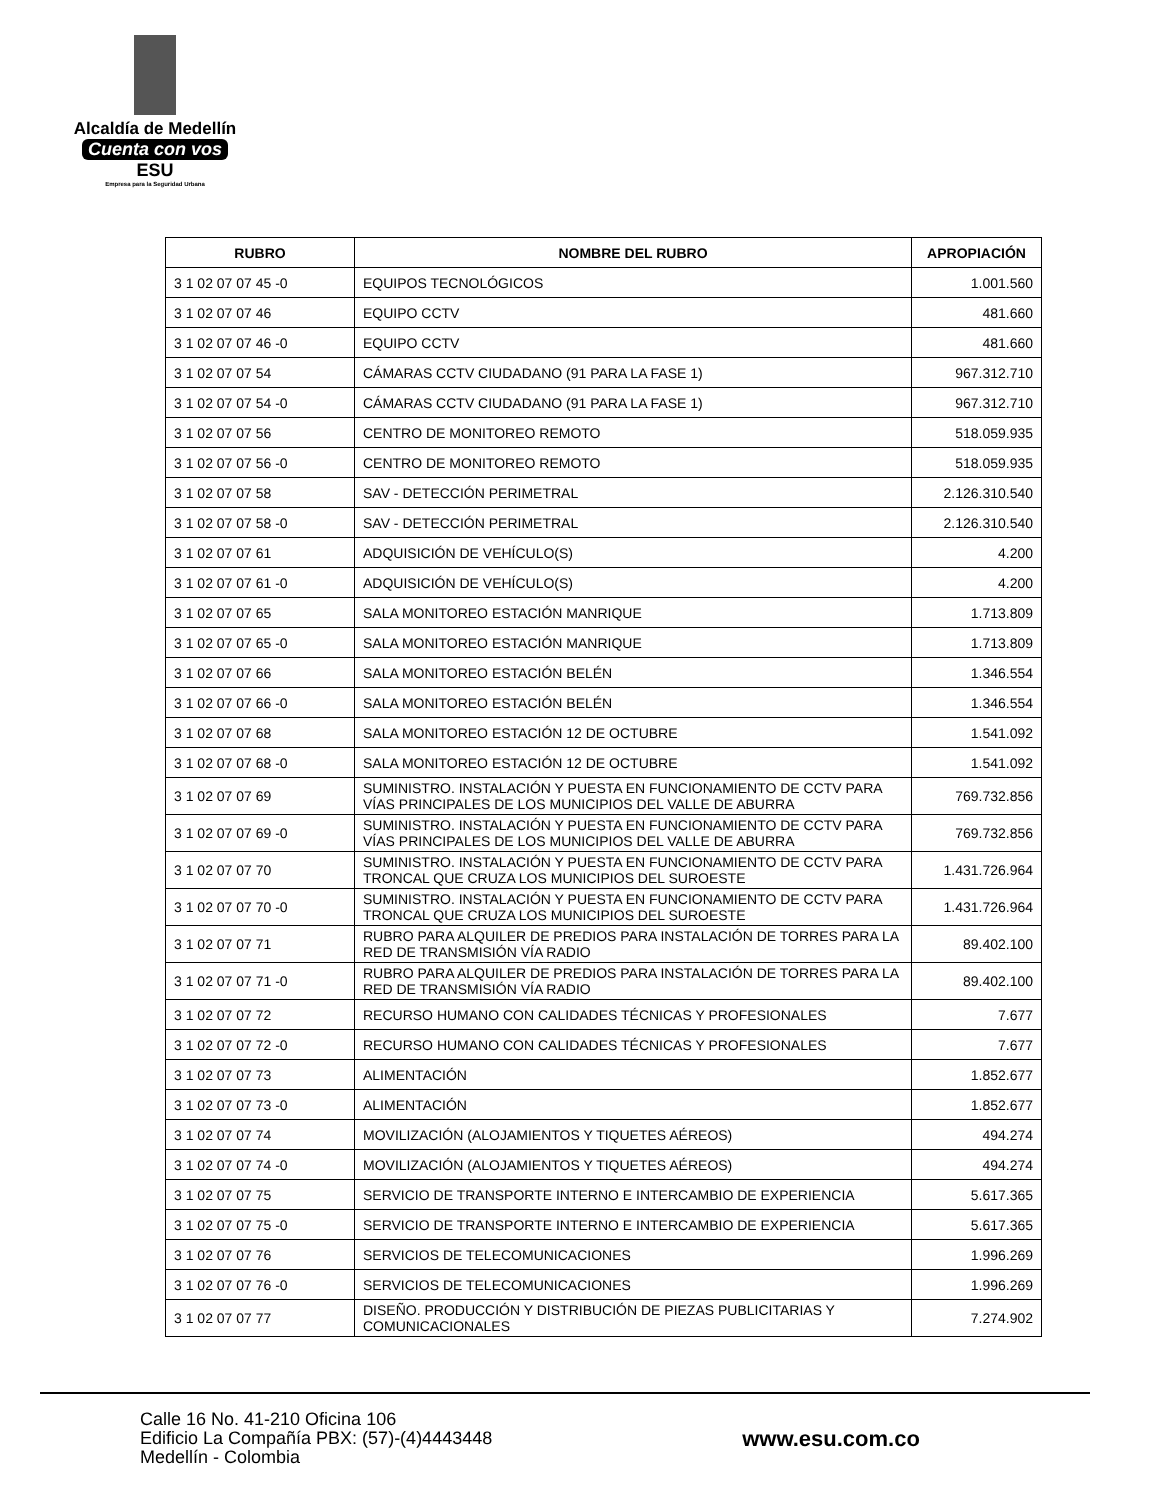Alcaldía de Medellín
Cuenta con vos
ESU
Empresa para la Seguridad Urbana
| RUBRO | NOMBRE DEL RUBRO | APROPIACIÓN |
| --- | --- | --- |
| 3 1 02 07 07 45 -0 | EQUIPOS TECNOLÓGICOS | 1.001.560 |
| 3 1 02 07 07 46 | EQUIPO CCTV | 481.660 |
| 3 1 02 07 07 46 -0 | EQUIPO CCTV | 481.660 |
| 3 1 02 07 07 54 | CÁMARAS CCTV CIUDADANO (91 PARA LA FASE 1) | 967.312.710 |
| 3 1 02 07 07 54 -0 | CÁMARAS CCTV CIUDADANO (91 PARA LA FASE 1) | 967.312.710 |
| 3 1 02 07 07 56 | CENTRO DE MONITOREO REMOTO | 518.059.935 |
| 3 1 02 07 07 56 -0 | CENTRO DE MONITOREO REMOTO | 518.059.935 |
| 3 1 02 07 07 58 | SAV - DETECCIÓN PERIMETRAL | 2.126.310.540 |
| 3 1 02 07 07 58 -0 | SAV - DETECCIÓN PERIMETRAL | 2.126.310.540 |
| 3 1 02 07 07 61 | ADQUISICIÓN DE VEHÍCULO(S) | 4.200 |
| 3 1 02 07 07 61 -0 | ADQUISICIÓN DE VEHÍCULO(S) | 4.200 |
| 3 1 02 07 07 65 | SALA MONITOREO ESTACIÓN MANRIQUE | 1.713.809 |
| 3 1 02 07 07 65 -0 | SALA MONITOREO ESTACIÓN MANRIQUE | 1.713.809 |
| 3 1 02 07 07 66 | SALA MONITOREO ESTACIÓN BELÉN | 1.346.554 |
| 3 1 02 07 07 66 -0 | SALA MONITOREO ESTACIÓN BELÉN | 1.346.554 |
| 3 1 02 07 07 68 | SALA MONITOREO ESTACIÓN 12 DE OCTUBRE | 1.541.092 |
| 3 1 02 07 07 68 -0 | SALA MONITOREO ESTACIÓN 12 DE OCTUBRE | 1.541.092 |
| 3 1 02 07 07 69 | SUMINISTRO. INSTALACIÓN Y PUESTA EN FUNCIONAMIENTO DE CCTV PARA VÍAS PRINCIPALES DE LOS MUNICIPIOS DEL VALLE DE ABURRA | 769.732.856 |
| 3 1 02 07 07 69 -0 | SUMINISTRO. INSTALACIÓN Y PUESTA EN FUNCIONAMIENTO DE CCTV PARA VÍAS PRINCIPALES DE LOS MUNICIPIOS DEL VALLE DE ABURRA | 769.732.856 |
| 3 1 02 07 07 70 | SUMINISTRO. INSTALACIÓN Y PUESTA EN FUNCIONAMIENTO DE CCTV PARA TRONCAL QUE CRUZA LOS MUNICIPIOS DEL SUROESTE | 1.431.726.964 |
| 3 1 02 07 07 70 -0 | SUMINISTRO. INSTALACIÓN Y PUESTA EN FUNCIONAMIENTO DE CCTV PARA TRONCAL QUE CRUZA LOS MUNICIPIOS DEL SUROESTE | 1.431.726.964 |
| 3 1 02 07 07 71 | RUBRO PARA ALQUILER DE PREDIOS PARA INSTALACIÓN DE TORRES PARA LA RED DE TRANSMISIÓN VÍA RADIO | 89.402.100 |
| 3 1 02 07 07 71 -0 | RUBRO PARA ALQUILER DE PREDIOS PARA INSTALACIÓN DE TORRES PARA LA RED DE TRANSMISIÓN VÍA RADIO | 89.402.100 |
| 3 1 02 07 07 72 | RECURSO HUMANO CON CALIDADES TÉCNICAS Y PROFESIONALES | 7.677 |
| 3 1 02 07 07 72 -0 | RECURSO HUMANO CON CALIDADES TÉCNICAS Y PROFESIONALES | 7.677 |
| 3 1 02 07 07 73 | ALIMENTACIÓN | 1.852.677 |
| 3 1 02 07 07 73 -0 | ALIMENTACIÓN | 1.852.677 |
| 3 1 02 07 07 74 | MOVILIZACIÓN (ALOJAMIENTOS Y TIQUETES AÉREOS) | 494.274 |
| 3 1 02 07 07 74 -0 | MOVILIZACIÓN (ALOJAMIENTOS Y TIQUETES AÉREOS) | 494.274 |
| 3 1 02 07 07 75 | SERVICIO DE TRANSPORTE INTERNO E INTERCAMBIO DE EXPERIENCIA | 5.617.365 |
| 3 1 02 07 07 75 -0 | SERVICIO DE TRANSPORTE INTERNO E INTERCAMBIO DE EXPERIENCIA | 5.617.365 |
| 3 1 02 07 07 76 | SERVICIOS DE TELECOMUNICACIONES | 1.996.269 |
| 3 1 02 07 07 76 -0 | SERVICIOS DE TELECOMUNICACIONES | 1.996.269 |
| 3 1 02 07 07 77 | DISEÑO. PRODUCCIÓN Y DISTRIBUCIÓN DE PIEZAS PUBLICITARIAS Y COMUNICACIONALES | 7.274.902 |
Calle 16 No. 41-210 Oficina 106
Edificio La Compañía PBX: (57)-(4)4443448
Medellín - Colombia
www.esu.com.co